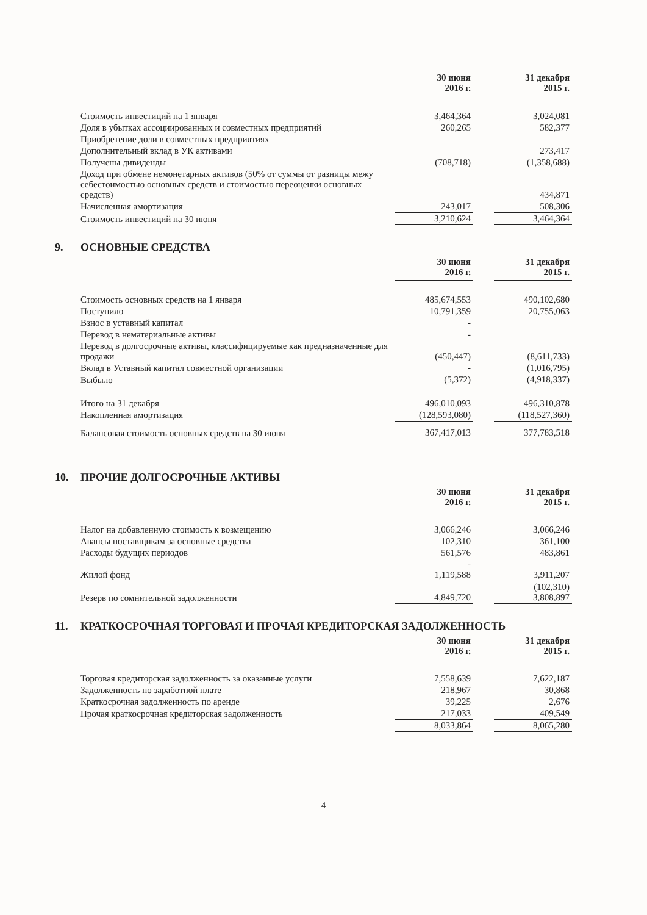| | 30 июня 2016 г. | | 31 декабря 2015 г. |
| --- | --- | --- | --- |
| Стоимость инвестиций на 1 января | 3,464,364 | | 3,024,081 |
| Доля в убытках ассоциированных и совместных предприятий | 260,265 | | 582,377 |
| Приобретение доли в совместных предприятиях | | | |
| Дополнительный вклад в УК активами | | | 273,417 |
| Получены дивиденды | (708,718) | | (1,358,688) |
| Доход при обмене немонетарных активов (50% от суммы от разницы межу себестоимостью основных средств и стоимостью переоценки основных средств) | | | 434,871 |
| Начисленная амортизация | 243,017 | | 508,306 |
| Стоимость инвестиций на 30 июня | 3,210,624 | | 3,464,364 |
9. ОСНОВНЫЕ СРЕДСТВА
| | 30 июня 2016 г. | | 31 декабря 2015 г. |
| --- | --- | --- | --- |
| Стоимость основных средств на 1 января | 485,674,553 | | 490,102,680 |
| Поступило | 10,791,359 | | 20,755,063 |
| Взнос в уставный капитал | - | | |
| Перевод в нематериальные активы | - | | |
| Перевод в долгосрочные активы, классифицируемые как предназначенные для продажи | (450,447) | | (8,611,733) |
| Вклад в Уставный капитал совместной организации | - | | (1,016,795) |
| Выбыло | (5,372) | | (4,918,337) |
| Итого на 31 декабря | 496,010,093 | | 496,310,878 |
| Накопленная амортизация | (128,593,080) | | (118,527,360) |
| Балансовая стоимость основных средств на 30 июня | 367,417,013 | | 377,783,518 |
10. ПРОЧИЕ ДОЛГОСРОЧНЫЕ АКТИВЫ
| | 30 июня 2016 г. | | 31 декабря 2015 г. |
| --- | --- | --- | --- |
| Налог на добавленную стоимость к возмещению | 3,066,246 | | 3,066,246 |
| Авансы поставщикам за основные средства | 102,310 | | 361,100 |
| Расходы будущих периодов | 561,576 | | 483,861 |
| Жилой фонд | - 1,119,588 | | 3,911,207 |
| Резерв по сомнительной задолженности | 4,849,720 | | (102,310) 3,808,897 |
11. КРАТКОСРОЧНАЯ ТОРГОВАЯ И ПРОЧАЯ КРЕДИТОРСКАЯ ЗАДОЛЖЕННОСТЬ
| | 30 июня 2016 г. | | 31 декабря 2015 г. |
| --- | --- | --- | --- |
| Торговая кредиторская задолженность за оказанные услуги | 7,558,639 | | 7,622,187 |
| Задолженность по заработной плате | 218,967 | | 30,868 |
| Краткосрочная задолженность по аренде | 39,225 | | 2,676 |
| Прочая краткосрочная кредиторская задолженность | 217,033 | | 409,549 |
| | 8,033,864 | | 8,065,280 |
4